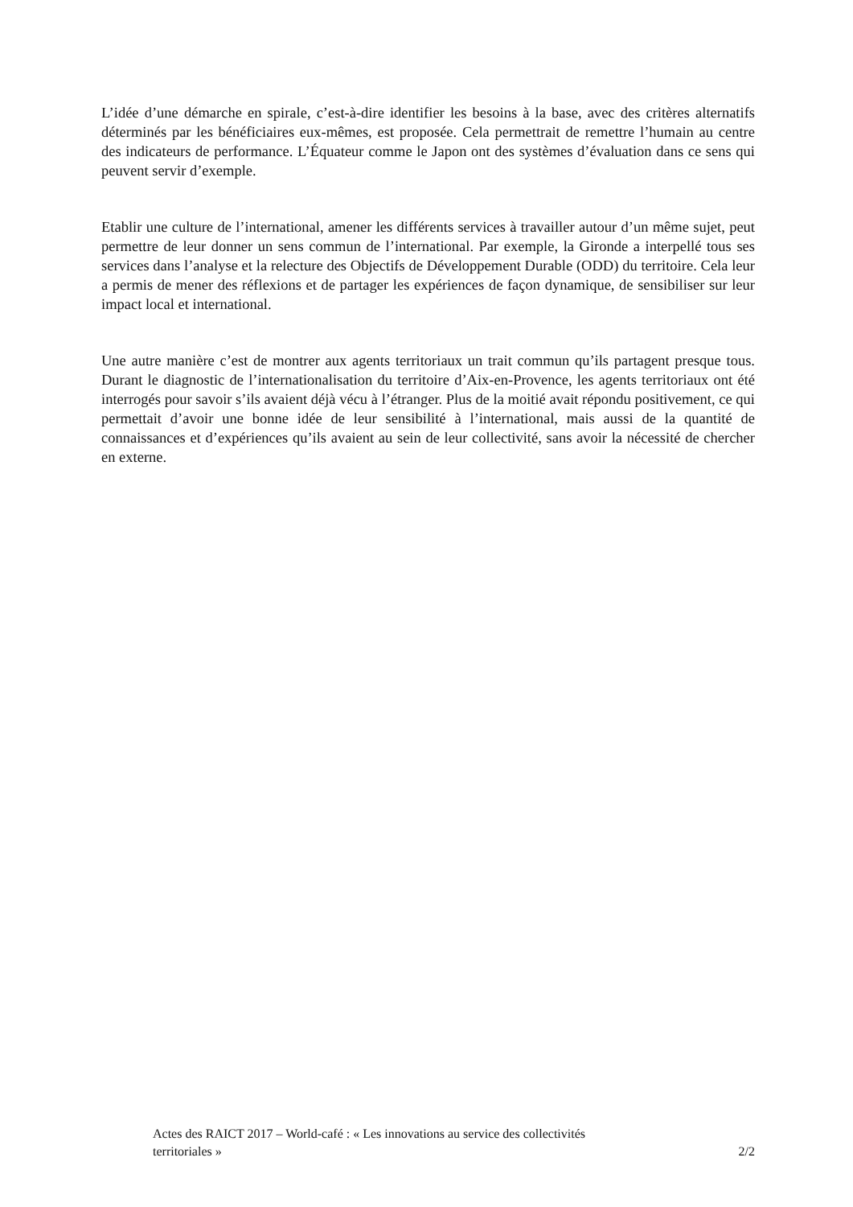L’idée d’une démarche en spirale, c’est-à-dire identifier les besoins à la base, avec des critères alternatifs déterminés par les bénéficiaires eux-mêmes, est proposée. Cela permettrait de remettre l’humain au centre des indicateurs de performance. L’Équateur comme le Japon ont des systèmes d’évaluation dans ce sens qui peuvent servir d’exemple.
Etablir une culture de l’international, amener les différents services à travailler autour d’un même sujet, peut permettre de leur donner un sens commun de l’international. Par exemple, la Gironde a interpellé tous ses services dans l’analyse et la relecture des Objectifs de Développement Durable (ODD) du territoire. Cela leur a permis de mener des réflexions et de partager les expériences de façon dynamique, de sensibiliser sur leur impact local et international.
Une autre manière c’est de montrer aux agents territoriaux un trait commun qu’ils partagent presque tous. Durant le diagnostic de l’internationalisation du territoire d’Aix-en-Provence, les agents territoriaux ont été interrogés pour savoir s’ils avaient déjà vécu à l’étranger. Plus de la moitié avait répondu positivement, ce qui permettait d’avoir une bonne idée de leur sensibilité à l’international, mais aussi de la quantité de connaissances et d’expériences qu’ils avaient au sein de leur collectivité, sans avoir la nécessité de chercher en externe.
Actes des RAICT 2017 – World-café : « Les innovations au service des collectivités
territoriales » 2/2